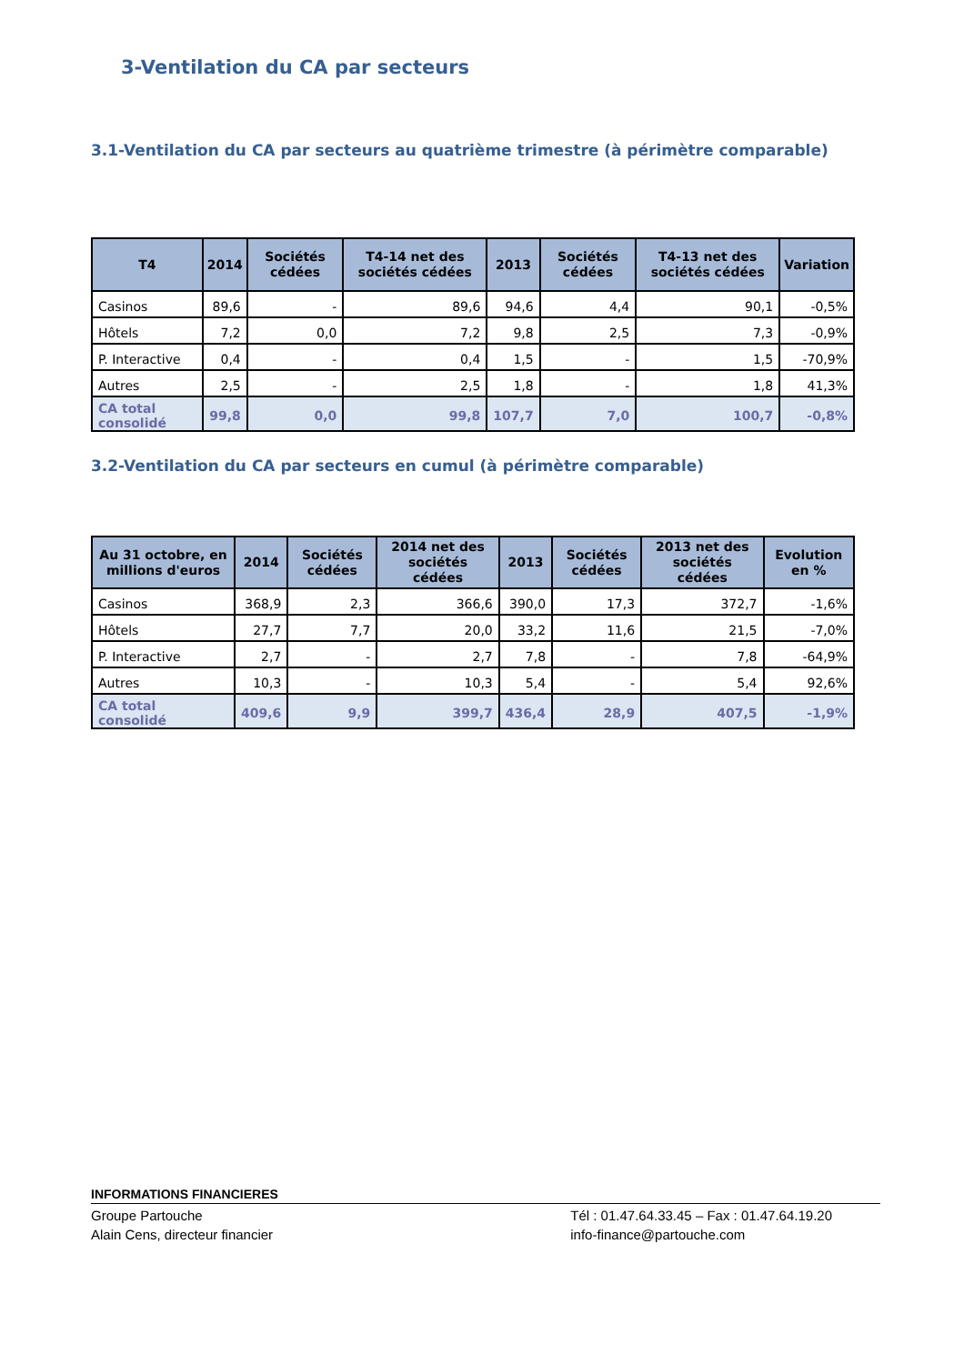3-Ventilation du CA par secteurs
3.1-Ventilation du CA par secteurs au quatrième trimestre (à périmètre comparable)
| T4 | 2014 | Sociétés cédées | T4-14 net des sociétés cédées | 2013 | Sociétés cédées | T4-13 net des sociétés cédées | Variation |
| --- | --- | --- | --- | --- | --- | --- | --- |
| Casinos | 89,6 | - | 89,6 | 94,6 | 4,4 | 90,1 | -0,5% |
| Hôtels | 7,2 | 0,0 | 7,2 | 9,8 | 2,5 | 7,3 | -0,9% |
| P. Interactive | 0,4 | - | 0,4 | 1,5 | - | 1,5 | -70,9% |
| Autres | 2,5 | - | 2,5 | 1,8 | - | 1,8 | 41,3% |
| CA total consolidé | 99,8 | 0,0 | 99,8 | 107,7 | 7,0 | 100,7 | -0,8% |
3.2-Ventilation du CA par secteurs en cumul (à périmètre comparable)
| Au 31 octobre, en millions d'euros | 2014 | Sociétés cédées | 2014 net des sociétés cédées | 2013 | Sociétés cédées | 2013 net des sociétés cédées | Evolution en % |
| --- | --- | --- | --- | --- | --- | --- | --- |
| Casinos | 368,9 | 2,3 | 366,6 | 390,0 | 17,3 | 372,7 | -1,6% |
| Hôtels | 27,7 | 7,7 | 20,0 | 33,2 | 11,6 | 21,5 | -7,0% |
| P. Interactive | 2,7 | - | 2,7 | 7,8 | - | 7,8 | -64,9% |
| Autres | 10,3 | - | 10,3 | 5,4 | - | 5,4 | 92,6% |
| CA total consolidé | 409,6 | 9,9 | 399,7 | 436,4 | 28,9 | 407,5 | -1,9% |
INFORMATIONS FINANCIERES
Groupe Partouche
Alain Cens, directeur financier Tél : 01.47.64.33.45 – Fax : 01.47.64.19.20
info-finance@partouche.com